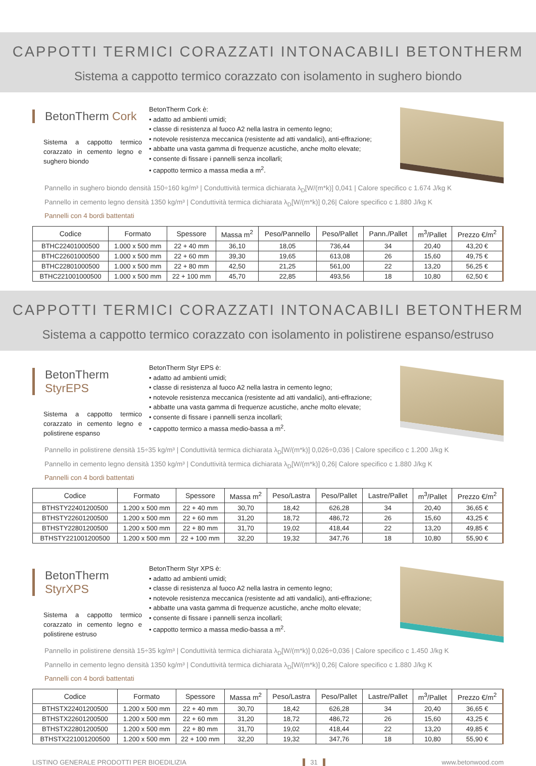CAPPOTTI TERMICI CORAZZATI INTONACABILI BETONTHERM
Sistema a cappotto termico corazzato con isolamento in sughero biondo
BetonTherm Cork
Sistema a cappotto termico corazzato in cemento legno e sughero biondo
BetonTherm Cork è:
• adatto ad ambienti umidi;
• classe di resistenza al fuoco A2 nella lastra in cemento legno;
• notevole resistenza meccanica (resistente ad atti vandalici), anti-effrazione;
• abbatte una vasta gamma di frequenze acustiche, anche molto elevate;
• consente di fissare i pannelli senza incollarli;
• cappotto termico a massa media a m<sup>2</sup>.
Pannello in sughero biondo densità 150÷160 kg/m³ | Conduttività termica dichiarata λ<sub>D</sub>[W/(m*k)] 0,041 | Calore specifico c 1.674 J/kg K
Pannello in cemento legno densità 1350 kg/m³ | Conduttività termica dichiarata λ<sub>D</sub>[W/(m*k)] 0,26| Calore specifico c 1.880 J/kg K
Pannelli con 4 bordi battentati
| Codice | Formato | Spessore | Massa m<sup>2</sup> | Peso/Pannello | Peso/Pallet | Pann./Pallet | m<sup>3</sup>/Pallet | Prezzo €/m<sup>2</sup> |
| --- | --- | --- | --- | --- | --- | --- | --- | --- |
| BTHC22401000500 | 1.000 x 500 mm | 22 + 40 mm | 36,10 | 18,05 | 736,44 | 34 | 20,40 | 43,20 € |
| BTHC22601000500 | 1.000 x 500 mm | 22 + 60 mm | 39,30 | 19,65 | 613,08 | 26 | 15,60 | 49,75 € |
| BTHC22801000500 | 1.000 x 500 mm | 22 + 80 mm | 42,50 | 21,25 | 561,00 | 22 | 13,20 | 56,25 € |
| BTHC221001000500 | 1.000 x 500 mm | 22 + 100 mm | 45,70 | 22,85 | 493,56 | 18 | 10,80 | 62,50 € |
CAPPOTTI TERMICI CORAZZATI INTONACABILI BETONTHERM
Sistema a cappotto termico corazzato con isolamento in polistirene espanso/estruso
BetonTherm StyrEPS
Sistema a cappotto termico corazzato in cemento legno e polistirene espanso
BetonTherm Styr EPS è:
• adatto ad ambienti umidi;
• classe di resistenza al fuoco A2 nella lastra in cemento legno;
• notevole resistenza meccanica (resistente ad atti vandalici), anti-effrazione;
• abbatte una vasta gamma di frequenze acustiche, anche molto elevate;
• consente di fissare i pannelli senza incollarli;
• cappotto termico a massa medio-bassa a m<sup>2</sup>.
Pannello in polistirene densità 15÷35 kg/m³ | Conduttività termica dichiarata λ<sub>D</sub>[W/(m*k)] 0,026÷0,036 | Calore specifico c 1.200 J/kg K
Pannello in cemento legno densità 1350 kg/m³ | Conduttività termica dichiarata λ<sub>D</sub>[W/(m*k)] 0,26| Calore specifico c 1.880 J/kg K
Pannelli con 4 bordi battentati
| Codice | Formato | Spessore | Massa m<sup>2</sup> | Peso/Lastra | Peso/Pallet | Lastre/Pallet | m<sup>3</sup>/Pallet | Prezzo €/m<sup>2</sup> |
| --- | --- | --- | --- | --- | --- | --- | --- | --- |
| BTHSTY22401200500 | 1.200 x 500 mm | 22 + 40 mm | 30,70 | 18,42 | 626,28 | 34 | 20,40 | 36,65 € |
| BTHSTY22601200500 | 1.200 x 500 mm | 22 + 60 mm | 31,20 | 18,72 | 486,72 | 26 | 15,60 | 43,25 € |
| BTHSTY22801200500 | 1.200 x 500 mm | 22 + 80 mm | 31,70 | 19,02 | 418,44 | 22 | 13,20 | 49,85 € |
| BTHSTY221001200500 | 1.200 x 500 mm | 22 + 100 mm | 32,20 | 19,32 | 347,76 | 18 | 10,80 | 55,90 € |
BetonTherm StyrXPS
Sistema a cappotto termico corazzato in cemento legno e polistirene estruso
BetonTherm Styr XPS è:
• adatto ad ambienti umidi;
• classe di resistenza al fuoco A2 nella lastra in cemento legno;
• notevole resistenza meccanica (resistente ad atti vandalici), anti-effrazione;
• abbatte una vasta gamma di frequenze acustiche, anche molto elevate;
• consente di fissare i pannelli senza incollarli;
• cappotto termico a massa medio-bassa a m<sup>2</sup>.
Pannello in polistirene densità 15÷35 kg/m³ | Conduttività termica dichiarata λ<sub>D</sub>[W/(m*k)] 0,026÷0,036 | Calore specifico c 1.450 J/kg K
Pannello in cemento legno densità 1350 kg/m³ | Conduttività termica dichiarata λ<sub>D</sub>[W/(m*k)] 0,26| Calore specifico c 1.880 J/kg K
Pannelli con 4 bordi battentati
| Codice | Formato | Spessore | Massa m<sup>2</sup> | Peso/Lastra | Peso/Pallet | Lastre/Pallet | m<sup>3</sup>/Pallet | Prezzo €/m<sup>2</sup> |
| --- | --- | --- | --- | --- | --- | --- | --- | --- |
| BTHSTX22401200500 | 1.200 x 500 mm | 22 + 40 mm | 30,70 | 18,42 | 626,28 | 34 | 20,40 | 36,65 € |
| BTHSTX22601200500 | 1.200 x 500 mm | 22 + 60 mm | 31,20 | 18,72 | 486,72 | 26 | 15,60 | 43,25 € |
| BTHSTX22801200500 | 1.200 x 500 mm | 22 + 80 mm | 31,70 | 19,02 | 418,44 | 22 | 13,20 | 49,85 € |
| BTHSTX221001200500 | 1.200 x 500 mm | 22 + 100 mm | 32,20 | 19,32 | 347,76 | 18 | 10,80 | 55,90 € |
LISTINO GENERALE PRODOTTI PER BIOEDILIZIA 31 www.betonwood.com